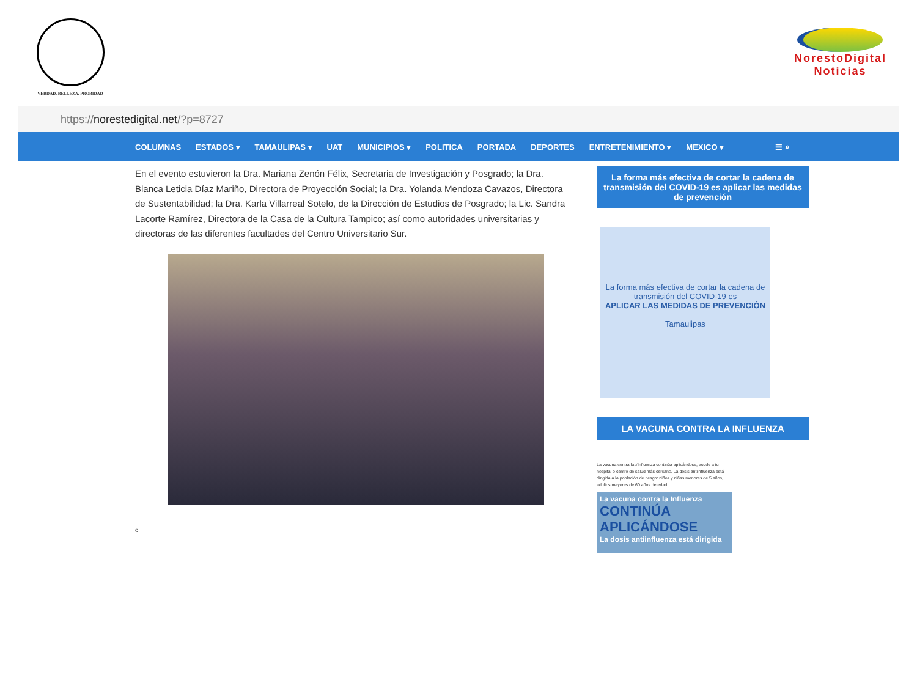VERDAD, BELLEZA, PROBIDAD
NorestoDigital
Noticias
https:// norestedigital.net /?p=8727
COLUMNAS ESTADOS ▾ TAMAULIPAS ▾ UAT MUNICIPIOS ▾ POLITICA PORTADA DEPORTES ENTRETENIMIENTO ▾ MEXICO ▾ ☰ ⌕
En el evento estuvieron la Dra. Mariana Zenón Félix, Secretaria de Investigación y Posgrado; la Dra. Blanca Leticia Díaz Mariño, Directora de Proyección Social; la Dra. Yolanda Mendoza Cavazos, Directora de Sustentabilidad; la Dra. Karla Villarreal Sotelo, de la Dirección de Estudios de Posgrado; la Lic. Sandra Lacorte Ramírez, Directora de la Casa de la Cultura Tampico; así como autoridades universitarias y directoras de las diferentes facultades del Centro Universitario Sur.
c
La forma más efectiva de cortar la cadena de transmisión del COVID-19 es aplicar las medidas de prevención
La forma más efectiva de cortar la cadena de transmisión del COVID-19 es
APLICAR LAS MEDIDAS DE PREVENCIÓN
Tamaulipas
LA VACUNA CONTRA LA INFLUENZA
La vacuna contra la #Influenza continúa aplicándose, acude a tu hospital o centro de salud más cercano. La dosis antiinfluenza está dirigida a la población de riesgo: niños y niñas menores de 5 años, adultos mayores de 60 años de edad.
La vacuna contra la Influenza
CONTINÚA APLICÁNDOSE
La dosis antiinfluenza está dirigida